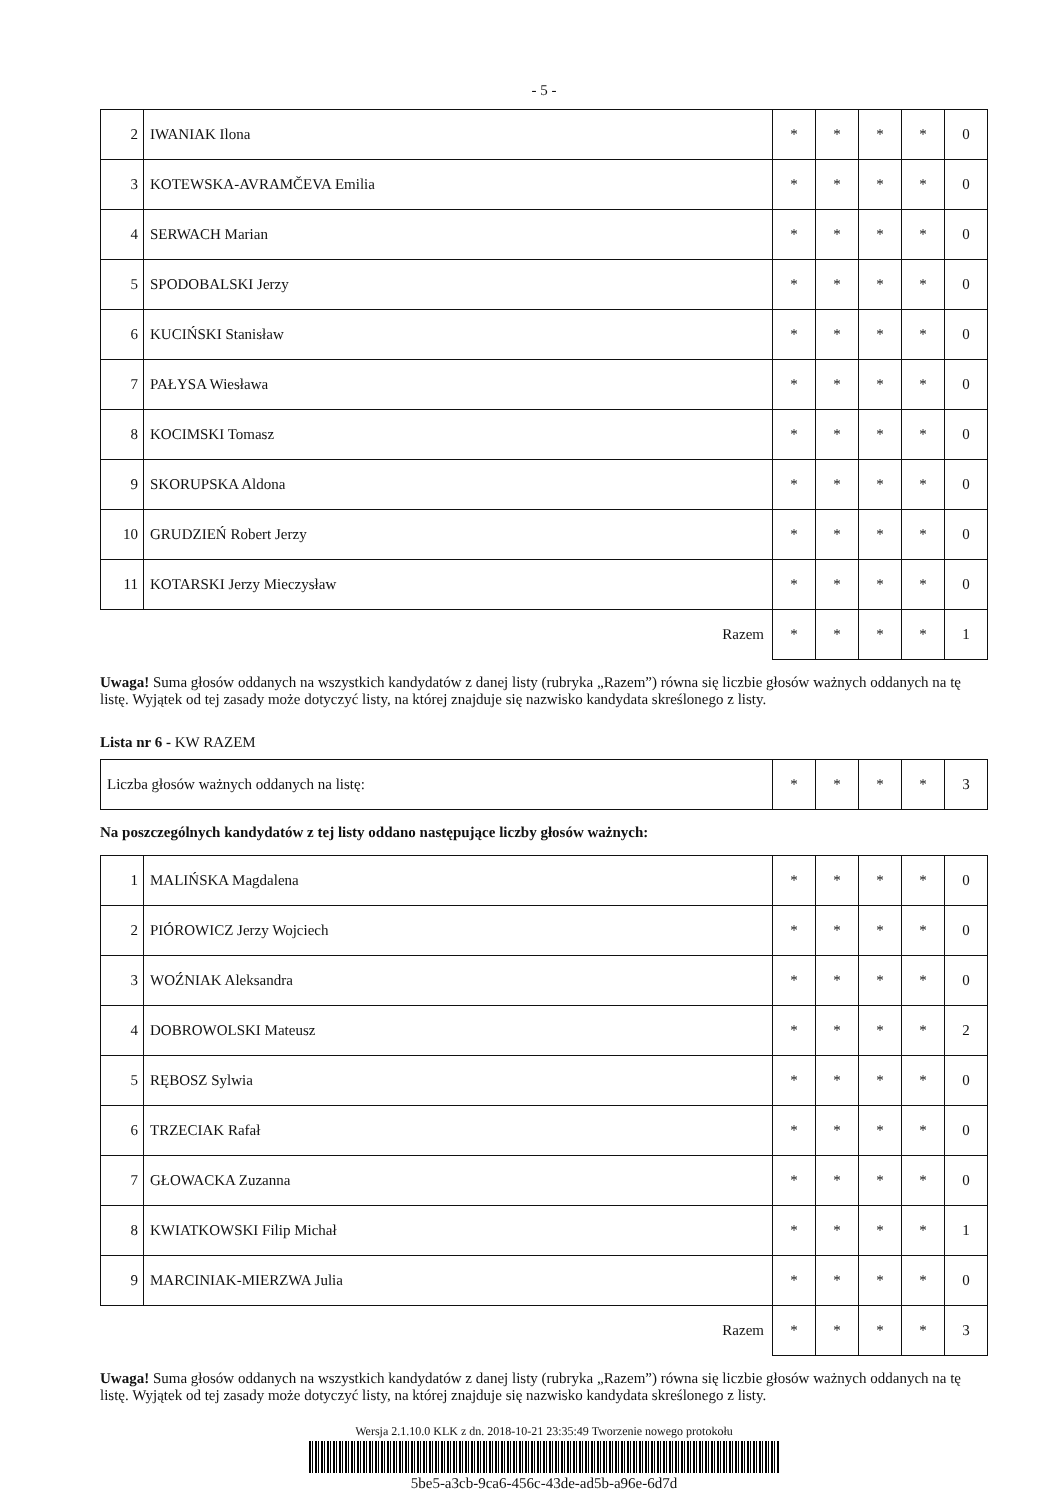- 5 -
| 2 | IWANIAK Ilona | * | * | * | * | 0 |
| 3 | KOTEWSKA-AVRAMČEVA Emilia | * | * | * | * | 0 |
| 4 | SERWACH Marian | * | * | * | * | 0 |
| 5 | SPODOBALSKI Jerzy | * | * | * | * | 0 |
| 6 | KUCIŃSKI Stanisław | * | * | * | * | 0 |
| 7 | PAŁYSA Wiesława | * | * | * | * | 0 |
| 8 | KOCIMSKI Tomasz | * | * | * | * | 0 |
| 9 | SKORUPSKA Aldona | * | * | * | * | 0 |
| 10 | GRUDZIEŃ Robert Jerzy | * | * | * | * | 0 |
| 11 | KOTARSKI Jerzy Mieczysław | * | * | * | * | 0 |
| Razem | | * | * | * | * | 1 |
Uwaga! Suma głosów oddanych na wszystkich kandydatów z danej listy (rubryka „Razem”) równa się liczbie głosów ważnych oddanych na tę listę. Wyjątek od tej zasady może dotyczyć listy, na której znajduje się nazwisko kandydata skreślonego z listy.
Lista nr 6 - KW RAZEM
| Liczba głosów ważnych oddanych na listę: | * | * | * | * | 3 |
Na poszczególnych kandydatów z tej listy oddano następujące liczby głosów ważnych:
| 1 | MALIŃSKA Magdalena | * | * | * | * | 0 |
| 2 | PIÓROWICZ Jerzy Wojciech | * | * | * | * | 0 |
| 3 | WOŹNIAK Aleksandra | * | * | * | * | 0 |
| 4 | DOBROWOLSKI Mateusz | * | * | * | * | 2 |
| 5 | RĘBOSZ Sylwia | * | * | * | * | 0 |
| 6 | TRZECIAK Rafał | * | * | * | * | 0 |
| 7 | GŁOWACKA Zuzanna | * | * | * | * | 0 |
| 8 | KWIATKOWSKI Filip Michał | * | * | * | * | 1 |
| 9 | MARCINIAK-MIERZWA Julia | * | * | * | * | 0 |
| Razem | | * | * | * | * | 3 |
Uwaga! Suma głosów oddanych na wszystkich kandydatów z danej listy (rubryka „Razem”) równa się liczbie głosów ważnych oddanych na tę listę. Wyjątek od tej zasady może dotyczyć listy, na której znajduje się nazwisko kandydata skreślonego z listy.
Wersja 2.1.10.0 KLK z dn. 2018-10-21 23:35:49 Tworzenie nowego protokołu
5be5-a3cb-9ca6-456c-43de-ad5b-a96e-6d7d